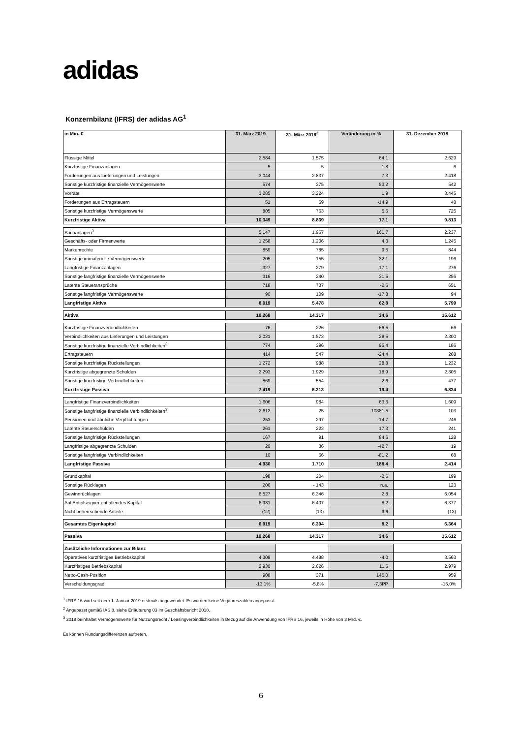adidas
Konzernbilanz (IFRS) der adidas AG<sup>1</sup>
| in Mio. € | 31. März 2019 | 31. März 2018<sup>2</sup> | Veränderung in % | 31. Dezember 2018 |
| --- | --- | --- | --- | --- |
| Flüssige Mittel | 2.584 | 1.575 | 64,1 | 2.629 |
| Kurzfristige Finanzanlagen | 5 | 5 | 1,8 | 6 |
| Forderungen aus Lieferungen und Leistungen | 3.044 | 2.837 | 7,3 | 2.418 |
| Sonstige kurzfristige finanzielle Vermögenswerte | 574 | 375 | 53,2 | 542 |
| Vorräte | 3.285 | 3.224 | 1,9 | 3.445 |
| Forderungen aus Ertragsteuern | 51 | 59 | -14,9 | 48 |
| Sonstige kurzfristige Vermögenswerte | 805 | 763 | 5,5 | 725 |
| Kurzfristige Aktiva | 10.349 | 8.839 | 17,1 | 9.813 |
| Sachanlagen<sup>3</sup> | 5.147 | 1.967 | 161,7 | 2.237 |
| Geschäfts- oder Firmenwerte | 1.258 | 1.206 | 4,3 | 1.245 |
| Markenrechte | 859 | 785 | 9,5 | 844 |
| Sonstige immaterielle Vermögenswerte | 205 | 155 | 32,1 | 196 |
| Langfristige Finanzanlagen | 327 | 279 | 17,1 | 276 |
| Sonstige langfristige finanzielle Vermögenswerte | 316 | 240 | 31,5 | 256 |
| Latente Steueransprüche | 718 | 737 | -2,6 | 651 |
| Sonstige langfristige Vermögenswerte | 90 | 109 | -17,8 | 94 |
| Langfristige Aktiva | 8.919 | 5.478 | 62,8 | 5.799 |
| Aktiva | 19.268 | 14.317 | 34,6 | 15.612 |
| Kurzfristige Finanzverbindlichkeiten | 76 | 226 | -66,5 | 66 |
| Verbindlichkeiten aus Lieferungen und Leistungen | 2.021 | 1.573 | 28,5 | 2.300 |
| Sonstige kurzfristige finanzielle Verbindlichkeiten<sup>3</sup> | 774 | 396 | 95,4 | 186 |
| Ertragsteuern | 414 | 547 | -24,4 | 268 |
| Sonstige kurzfristige Rückstellungen | 1.272 | 988 | 28,8 | 1.232 |
| Kurzfristige abgegrenzte Schulden | 2.293 | 1.929 | 18,9 | 2.305 |
| Sonstige kurzfristige Verbindlichkeiten | 569 | 554 | 2,6 | 477 |
| Kurzfristige Passiva | 7.419 | 6.213 | 19,4 | 6.834 |
| Langfristige Finanzverbindlichkeiten | 1.606 | 984 | 63,3 | 1.609 |
| Sonstige langfristige finanzielle Verbindlichkeiten<sup>3</sup> | 2.612 | 25 | 10381,5 | 103 |
| Pensionen und ähnliche Verpflichtungen | 253 | 297 | -14,7 | 246 |
| Latente Steuerschulden | 261 | 222 | 17,3 | 241 |
| Sonstige langfristige Rückstellungen | 167 | 91 | 84,6 | 128 |
| Langfristige abgegrenzte Schulden | 20 | 36 | -42,7 | 19 |
| Sonstige langfristige Verbindlichkeiten | 10 | 56 | -81,2 | 68 |
| Langfristige Passiva | 4.930 | 1.710 | 188,4 | 2.414 |
| Grundkapital | 198 | 204 | -2,6 | 199 |
| Sonstige Rücklagen | 206 | - 143 | n.a. | 123 |
| Gewinnrücklagen | 6.527 | 6.346 | 2,8 | 6.054 |
| Auf Anteilseigner entfallendes Kapital | 6.931 | 6.407 | 8,2 | 6.377 |
| Nicht beherrschende Anteile | (12) | (13) | 9,6 | (13) |
| Gesamtes Eigenkapital | 6.919 | 6.394 | 8,2 | 6.364 |
| Passiva | 19.268 | 14.317 | 34,6 | 15.612 |
| Zusätzliche Informationen zur Bilanz | | | | |
| Operatives kurzfristiges Betriebskapital | 4.309 | 4.488 | -4,0 | 3.563 |
| Kurzfristiges Betriebskapital | 2.930 | 2.626 | 11,6 | 2.979 |
| Netto-Cash-Position | 908 | 371 | 145,0 | 959 |
| Verschuldungsgrad | -13,1% | -5,8% | -7,3PP | -15,0% |
<sup>1</sup> IFRS 16 wird seit dem 1. Januar 2019 erstmals angewendet. Es wurden keine Vorjahreszahlen angepasst.
<sup>2</sup> Angepasst gemäß IAS 8, siehe Erläuterung 03 im Geschäftsbericht 2018.
<sup>3</sup> 2019 beinhaltet Vermögenswerte für Nutzungsrecht / Leasingverbindlichkeiten in Bezug auf die Anwendung von IFRS 16, jeweils in Höhe von 3 Mrd. €.
Es können Rundungsdifferenzen auftreten.
6